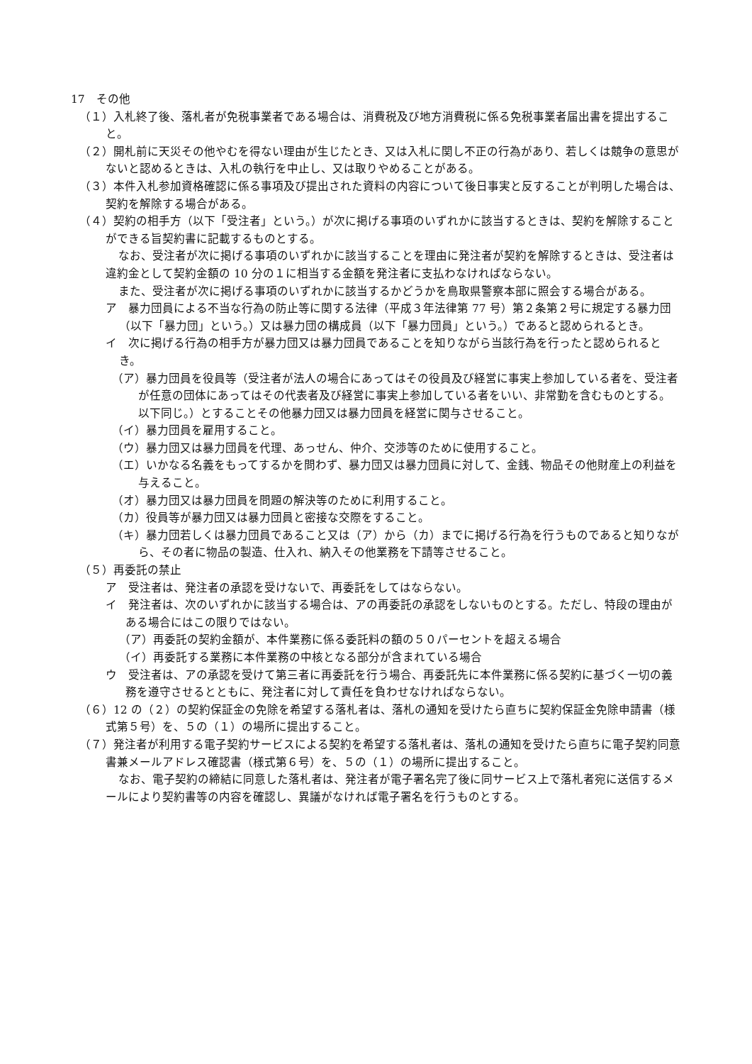17　その他
（１）入札終了後、落札者が免税事業者である場合は、消費税及び地方消費税に係る免税事業者届出書を提出すること。
（２）開札前に天災その他やむを得ない理由が生じたとき、又は入札に関し不正の行為があり、若しくは競争の意思がないと認めるときは、入札の執行を中止し、又は取りやめることがある。
（３）本件入札参加資格確認に係る事項及び提出された資料の内容について後日事実と反することが判明した場合は、契約を解除する場合がある。
（４）契約の相手方（以下「受注者」という。）が次に掲げる事項のいずれかに該当するときは、契約を解除することができる旨契約書に記載するものとする。
なお、受注者が次に掲げる事項のいずれかに該当することを理由に発注者が契約を解除するときは、受注者は違約金として契約金額の 10 分の１に相当する金額を発注者に支払わなければならない。
また、受注者が次に掲げる事項のいずれかに該当するかどうかを鳥取県警察本部に照会する場合がある。
ア　暴力団員による不当な行為の防止等に関する法律（平成３年法律第 77 号）第２条第２号に規定する暴力団（以下「暴力団」という。）又は暴力団の構成員（以下「暴力団員」という。）であると認められるとき。
イ　次に掲げる行為の相手方が暴力団又は暴力団員であることを知りながら当該行為を行ったと認められるとき。
（ア）暴力団員を役員等（受注者が法人の場合にあってはその役員及び経営に事実上参加している者を、受注者が任意の団体にあってはその代表者及び経営に事実上参加している者をいい、非常勤を含むものとする。以下同じ。）とすることその他暴力団又は暴力団員を経営に関与させること。
（イ）暴力団員を雇用すること。
（ウ）暴力団又は暴力団員を代理、あっせん、仲介、交渉等のために使用すること。
（エ）いかなる名義をもってするかを問わず、暴力団又は暴力団員に対して、金銭、物品その他財産上の利益を与えること。
（オ）暴力団又は暴力団員を問題の解決等のために利用すること。
（カ）役員等が暴力団又は暴力団員と密接な交際をすること。
（キ）暴力団若しくは暴力団員であること又は（ア）から（カ）までに掲げる行為を行うものであると知りながら、その者に物品の製造、仕入れ、納入その他業務を下請等させること。
（５）再委託の禁止
ア　受注者は、発注者の承認を受けないで、再委託をしてはならない。
イ　発注者は、次のいずれかに該当する場合は、アの再委託の承認をしないものとする。ただし、特段の理由がある場合にはこの限りではない。
（ア）再委託の契約金額が、本件業務に係る委託料の額の５０パーセントを超える場合
（イ）再委託する業務に本件業務の中核となる部分が含まれている場合
ウ　受注者は、アの承認を受けて第三者に再委託を行う場合、再委託先に本件業務に係る契約に基づく一切の義務を遵守させるとともに、発注者に対して責任を負わせなければならない。
（６）12 の（２）の契約保証金の免除を希望する落札者は、落札の通知を受けたら直ちに契約保証金免除申請書（様式第５号）を、５の（１）の場所に提出すること。
（７）発注者が利用する電子契約サービスによる契約を希望する落札者は、落札の通知を受けたら直ちに電子契約同意書兼メールアドレス確認書（様式第６号）を、５の（１）の場所に提出すること。
なお、電子契約の締結に同意した落札者は、発注者が電子署名完了後に同サービス上で落札者宛に送信するメールにより契約書等の内容を確認し、異議がなければ電子署名を行うものとする。